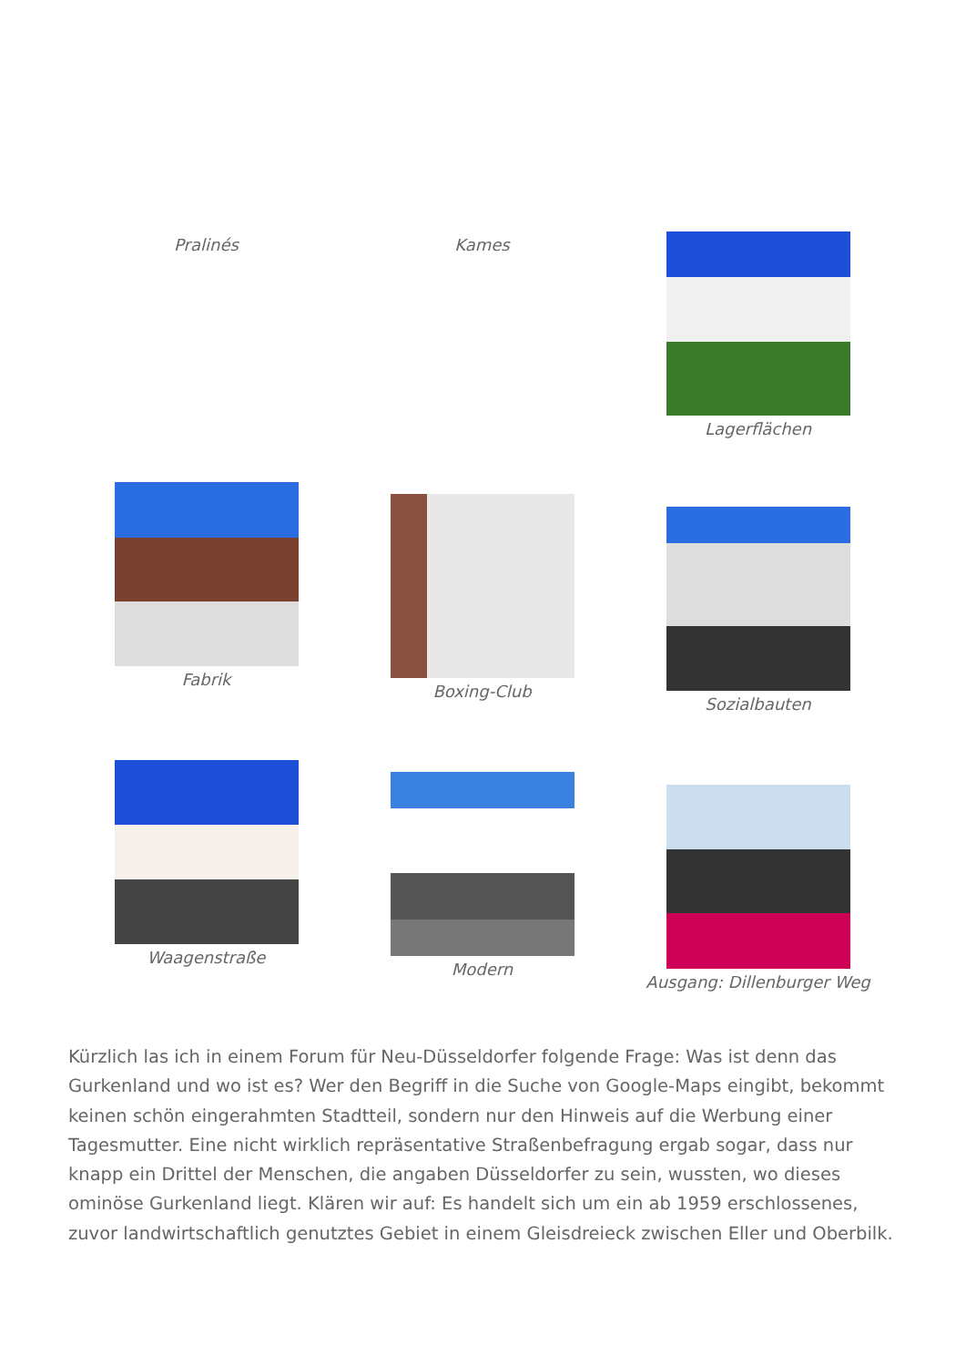Pralinés Kames Lagerflächen
Fabrik
Boxing-Club
Sozialbauten
Waagenstraße
Modern
Ausgang: Dillenburger Weg
Kürzlich las ich in einem Forum für Neu-Düsseldorfer folgende Frage: Was ist denn das Gurkenland und wo ist es? Wer den Begriff in die Suche von Google-Maps eingibt, bekommt keinen schön eingerahmten Stadtteil, sondern nur den Hinweis auf die Werbung einer Tagesmutter. Eine nicht wirklich repräsentative Straßenbefragung ergab sogar, dass nur knapp ein Drittel der Menschen, die angaben Düsseldorfer zu sein, wussten, wo dieses ominöse Gurkenland liegt. Klären wir auf: Es handelt sich um ein ab 1959 erschlossenes, zuvor landwirtschaftlich genutztes Gebiet in einem Gleisdreieck zwischen Eller und Oberbilk.